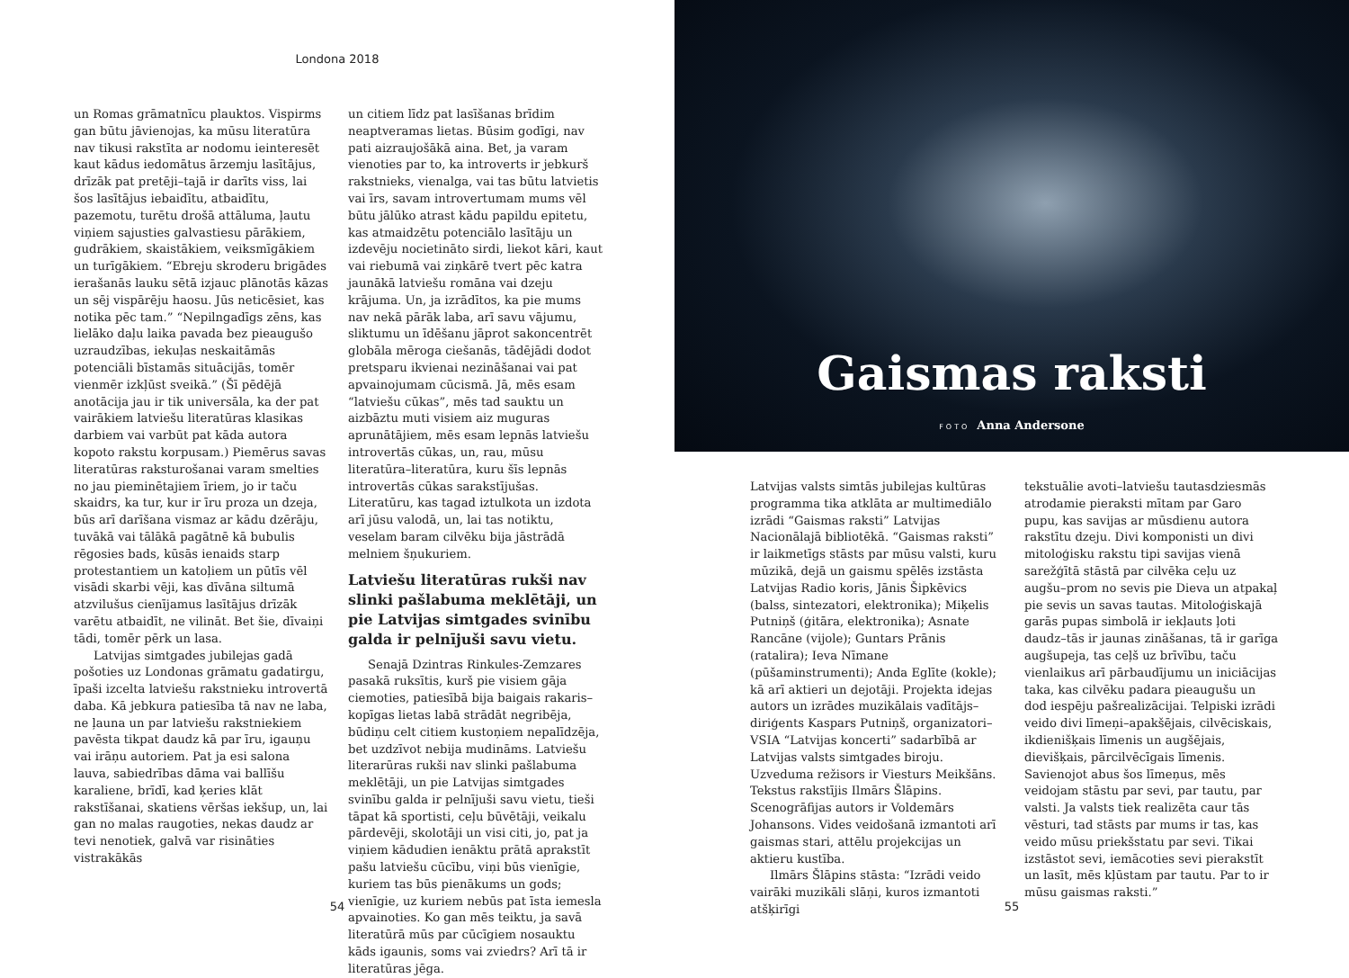Londona 2018
un Romas grāmatnīcu plauktos. Vispirms gan būtu jāvienojas, ka mūsu literatūra nav tikusi rakstīta ar nodomu ieinteresēt kaut kādus iedomātus ārzemju lasītājus, drīzāk pat pretēji–tajā ir darīts viss, lai šos lasītājus iebaidītu, atbaidītu, pazemotu, turētu drošā attāluma, ļautu viņiem sajusties galvastiesu pārākiem, gudrākiem, skaistākiem, veiksmīgākiem un turīgākiem. “Ebreju skroderu brigādes ierašanās lauku sētā izjauc plānotās kāzas un sēj vispārēju haosu. Jūs neticēsiet, kas notika pēc tam.” “Nepilngadīgs zēns, kas lielāko daļu laika pavada bez pieaugušo uzraudzības, iekuļas neskaitāmās potenciāli bīstamās situācijās, tomēr vienmēr izkļūst sveikā.” (Šī pēdējā anotācija jau ir tik universāla, ka der pat vairākiem latviešu literatūras klasikas darbiem vai varbūt pat kāda autora kopoto rakstu korpusam.) Piemērus savas literatūras raksturošanai varam smelties no jau pieminētajiem īriem, jo ir taču skaidrs, ka tur, kur ir īru proza un dzeja, būs arī darīšana vismaz ar kādu dzērāju, tuvākā vai tālākā pagātnē kā bubulis rēgosies bads, kūsās ienaids starp protestantiem un katoļiem un pūtīs vēl visādi skarbi vēji, kas dīvāna siltumā atzvilušus cienījamus lasītājus drīzāk varētu atbaidīt, ne vilināt. Bet šie, dīvaiņi tādi, tomēr pērk un lasa.
Latvijas simtgades jubilejas gadā pošoties uz Londonas grāmatu gadatirgu, īpaši izcelta latviešu rakstnieku introvertā daba. Kā jebkura patiesība tā nav ne laba, ne ļauna un par latviešu rakstniekiem pavēsta tikpat daudz kā par īru, igauņu vai irāņu autoriem. Pat ja esi salona lauva, sabiedrības dāma vai ballīšu karaliene, brīdī, kad ķeries klāt rakstīšanai, skatiens vēršas iekšup, un, lai gan no malas raugoties, nekas daudz ar tevi nenotiek, galvā var risināties vistrakākās
un citiem līdz pat lasīšanas brīdim neaptveramas lietas. Būsim godīgi, nav pati aizraujošākā aina. Bet, ja varam vienoties par to, ka introverts ir jebkurš rakstnieks, vienalga, vai tas būtu latvietis vai īrs, savam introvertumam mums vēl būtu jālūko atrast kādu papildu epitetu, kas atmaidzētu potenciālo lasītāju un izdevēju nocietināto sirdi, liekot kāri, kaut vai riebumā vai ziņkārē tvert pēc katra jaunākā latviešu romāna vai dzeju krājuma. Un, ja izrādītos, ka pie mums nav nekā pārāk laba, arī savu vājumu, sliktumu un īdēšanu jāprot sakoncentrēt globāla mēroga ciešanās, tādējādi dodot pretsparu ikvienai nezināšanai vai pat apvainojumam cūcismā. Jā, mēs esam “latviešu cūkas”, mēs tad sauktu un aizbāztu muti visiem aiz muguras aprunātājiem, mēs esam lepnās latviešu introvertās cūkas, un, rau, mūsu literatūra–literatūra, kuru šīs lepnās introvertās cūkas sarakstījušas. Literatūru, kas tagad iztulkota un izdota arī jūsu valodā, un, lai tas notiktu, veselam baram cilvēku bija jāstrādā melniem šņukuriem.
Latviešu literatūras rukši nav slinki pašlabuma meklētāji, un pie Latvijas simtgades svinību galda ir pelnījuši savu vietu.
Senajā Dzintras Rinkules-Zemzares pasakā ruksītis, kurš pie visiem gāja ciemoties, patiesībā bija baigais rakaris–kopīgas lietas labā strādāt negribēja, būdiņu celt citiem kustoņiem nepalīdzēja, bet uzdzīvot nebija mudināms. Latviešu literarūras rukši nav slinki pašlabuma meklētāji, un pie Latvijas simtgades svinību galda ir pelnījuši savu vietu, tieši tāpat kā sportisti, ceļu būvētāji, veikalu pārdevēji, skolotāji un visi citi, jo, pat ja viņiem kādudien ienāktu prātā aprakstīt pašu latviešu cūcību, viņi būs vienīgie, kuriem tas būs pienākums un gods; vienīgie, uz kuriem nebūs pat īsta iemesla apvainoties. Ko gan mēs teiktu, ja savā literatūrā mūs par cūcīgiem nosauktu kāds igaunis, soms vai zviedrs? Arī tā ir literatūras jēga.
54
Gaismas raksti
FOTO Anna Andersone
Latvijas valsts simtās jubilejas kultūras programma tika atklāta ar multimediālo izrādi “Gaismas raksti” Latvijas Nacionālajā bibliotēkā. “Gaismas raksti” ir laikmetīgs stāsts par mūsu valsti, kuru mūzikā, dejā un gaismu spēlēs izstāsta Latvijas Radio koris, Jānis Šipkēvics (balss, sintezatori, elektronika); Miķelis Putniņš (ģitāra, elektronika); Asnate Rancāne (vijole); Guntars Prānis (ratalira); Ieva Nīmane (pūšaminstrumenti); Anda Eglīte (kokle); kā arī aktieri un dejotāji. Projekta idejas autors un izrādes muzikālais vadītājs– diriģents Kaspars Putniņš, organizatori–VSIA “Latvijas koncerti” sadarbībā ar Latvijas valsts simtgades biroju. Uzveduma režisors ir Viesturs Meikšāns. Tekstus rakstījis Ilmārs Šlāpins. Scenogrāfijas autors ir Voldemārs Johansons. Vides veidošanā izmantoti arī gaismas stari, attēlu projekcijas un aktieru kustība.
Ilmārs Šlāpins stāsta: “Izrādi veido vairāki muzikāli slāņi, kuros izmantoti atšķirīgi
tekstuālie avoti–latviešu tautasdziesmās atrodamie pieraksti mītam par Garo pupu, kas savijas ar mūsdienu autora rakstītu dzeju. Divi komponisti un divi mitoloģisku rakstu tipi savijas vienā sarežģītā stāstā par cilvēka ceļu uz augšu–prom no sevis pie Dieva un atpakaļ pie sevis un savas tautas. Mitoloģiskajā garās pupas simbolā ir iekļauts ļoti daudz–tās ir jaunas zināšanas, tā ir garīga augšupeja, tas ceļš uz brīvību, taču vienlaikus arī pārbaudījumu un iniciācijas taka, kas cilvēku padara pieaugušu un dod iespēju pašrealizācijai. Telpiski izrādi veido divi līmeņi–apakšējais, cilvēciskais, ikdienišķais līmenis un augšējais, dievišķais, pārcilvēcīgais līmenis. Savienojot abus šos līmeņus, mēs veidojam stāstu par sevi, par tautu, par valsti. Ja valsts tiek realizēta caur tās vēsturi, tad stāsts par mums ir tas, kas veido mūsu priekšstatu par sevi. Tikai izstāstot sevi, iemācoties sevi pierakstīt un lasīt, mēs kļūstam par tautu. Par to ir mūsu gaismas raksti.”
55